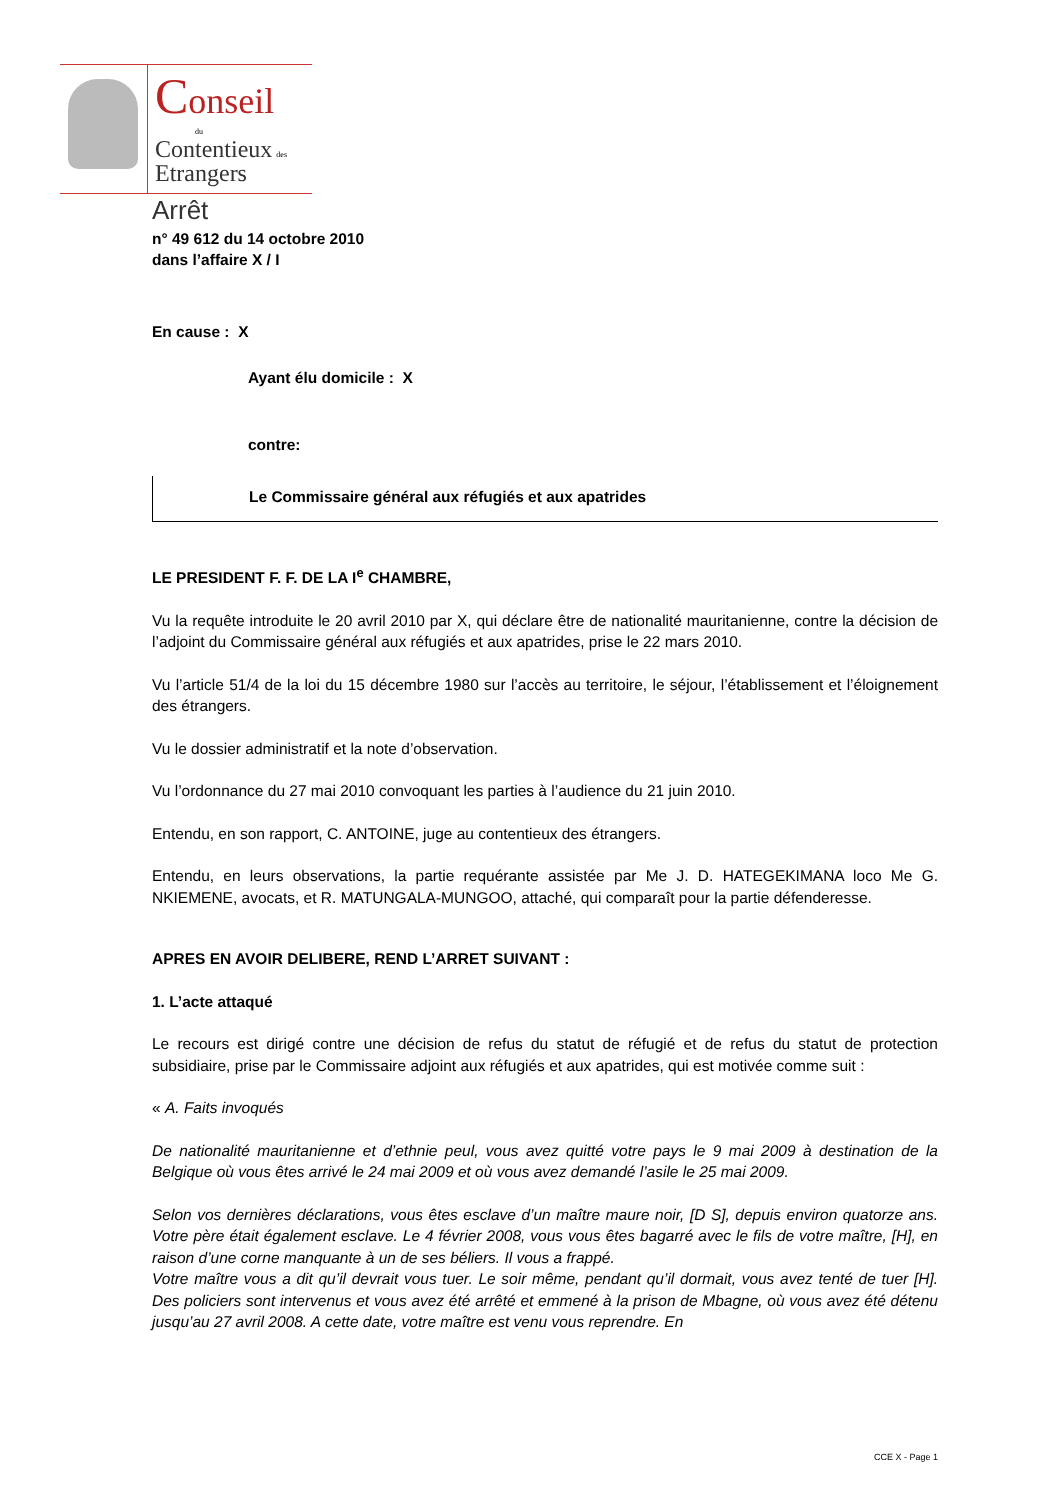Conseil
du
Contentieux des
Etrangers
Arrêt
n° 49 612 du 14 octobre 2010
dans l’affaire X / I
En cause : X
Ayant élu domicile : X
contre:
Le Commissaire général aux réfugiés et aux apatrides
LE PRESIDENT F. F. DE LA I<sup>e</sup> CHAMBRE,
Vu la requête introduite le 20 avril 2010 par X, qui déclare être de nationalité mauritanienne, contre la décision de l’adjoint du Commissaire général aux réfugiés et aux apatrides, prise le 22 mars 2010.
Vu l’article 51/4 de la loi du 15 décembre 1980 sur l’accès au territoire, le séjour, l’établissement et l’éloignement des étrangers.
Vu le dossier administratif et la note d’observation.
Vu l’ordonnance du 27 mai 2010 convoquant les parties à l’audience du 21 juin 2010.
Entendu, en son rapport, C. ANTOINE, juge au contentieux des étrangers.
Entendu, en leurs observations, la partie requérante assistée par Me J. D. HATEGEKIMANA loco Me G. NKIEMENE, avocats, et R. MATUNGALA-MUNGOO, attaché, qui comparaît pour la partie défenderesse.
APRES EN AVOIR DELIBERE, REND L’ARRET SUIVANT :
1. L’acte attaqué
Le recours est dirigé contre une décision de refus du statut de réfugié et de refus du statut de protection subsidiaire, prise par le Commissaire adjoint aux réfugiés et aux apatrides, qui est motivée comme suit :
« A. Faits invoqués
De nationalité mauritanienne et d’ethnie peul, vous avez quitté votre pays le 9 mai 2009 à destination de la Belgique où vous êtes arrivé le 24 mai 2009 et où vous avez demandé l’asile le 25 mai 2009.
Selon vos dernières déclarations, vous êtes esclave d’un maître maure noir, [D S], depuis environ quatorze ans. Votre père était également esclave. Le 4 février 2008, vous vous êtes bagarré avec le fils de votre maître, [H], en raison d’une corne manquante à un de ses béliers. Il vous a frappé.
Votre maître vous a dit qu’il devrait vous tuer. Le soir même, pendant qu’il dormait, vous avez tenté de tuer [H]. Des policiers sont intervenus et vous avez été arrêté et emmené à la prison de Mbagne, où vous avez été détenu jusqu’au 27 avril 2008. A cette date, votre maître est venu vous reprendre. En
CCE X - Page 1